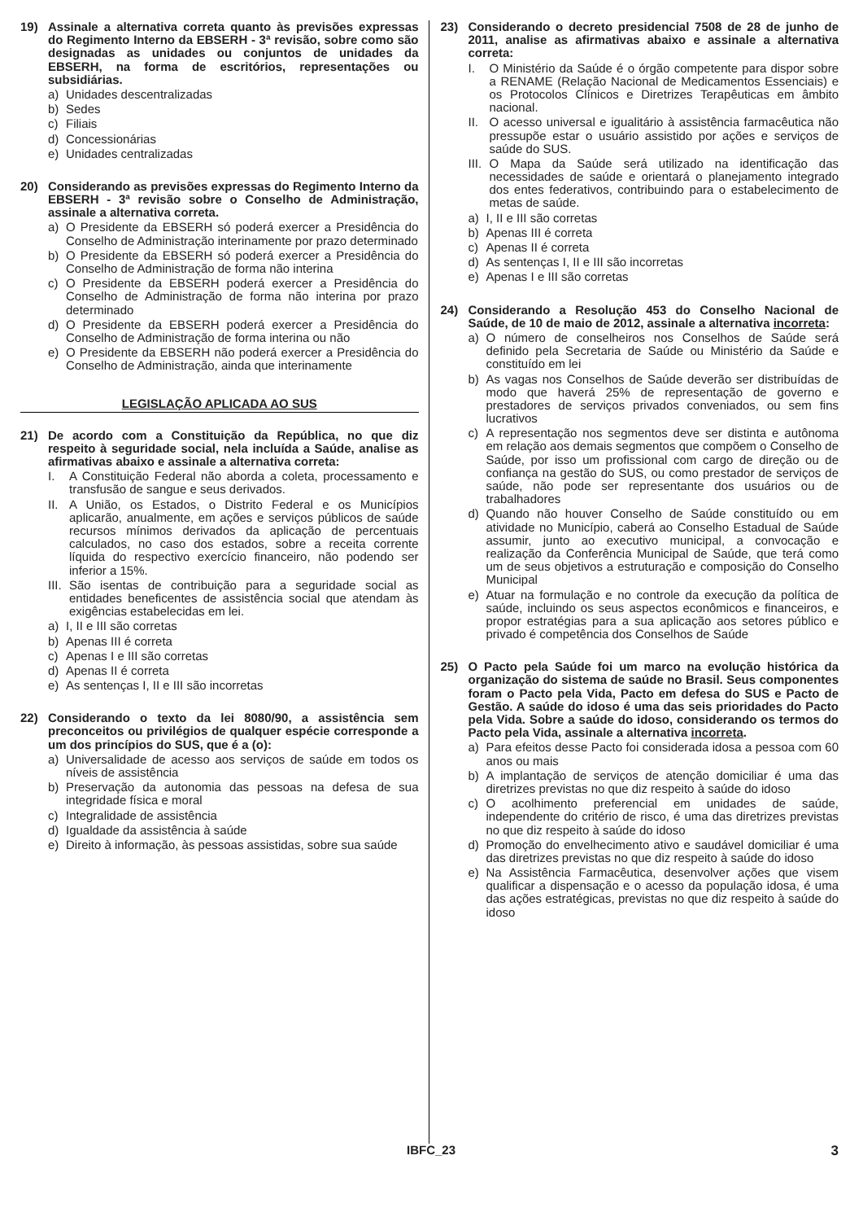19) Assinale a alternativa correta quanto às previsões expressas do Regimento Interno da EBSERH - 3ª revisão, sobre como são designadas as unidades ou conjuntos de unidades da EBSERH, na forma de escritórios, representações ou subsidiárias.
a) Unidades descentralizadas
b) Sedes
c) Filiais
d) Concessionárias
e) Unidades centralizadas
20) Considerando as previsões expressas do Regimento Interno da EBSERH - 3ª revisão sobre o Conselho de Administração, assinale a alternativa correta.
a) O Presidente da EBSERH só poderá exercer a Presidência do Conselho de Administração interinamente por prazo determinado
b) O Presidente da EBSERH só poderá exercer a Presidência do Conselho de Administração de forma não interina
c) O Presidente da EBSERH poderá exercer a Presidência do Conselho de Administração de forma não interina por prazo determinado
d) O Presidente da EBSERH poderá exercer a Presidência do Conselho de Administração de forma interina ou não
e) O Presidente da EBSERH não poderá exercer a Presidência do Conselho de Administração, ainda que interinamente
LEGISLAÇÃO APLICADA AO SUS
21) De acordo com a Constituição da República, no que diz respeito à seguridade social, nela incluída a Saúde, analise as afirmativas abaixo e assinale a alternativa correta:
I. A Constituição Federal não aborda a coleta, processamento e transfusão de sangue e seus derivados.
II.
A União, os Estados, o Distrito Federal e os Municípios aplicarão, anualmente, em ações e serviços públicos de saúde recursos mínimos derivados da aplicação de percentuais calculados, no caso dos estados, sobre a receita corrente líquida do respectivo exercício financeiro, não podendo ser inferior a 15%.
III.
São isentas de contribuição para a seguridade social as entidades beneficentes de assistência social que atendam às exigências estabelecidas em lei.
a) I, II e III são corretas
b) Apenas III é correta
c) Apenas I e III são corretas
d) Apenas II é correta
e) As sentenças I, II e III são incorretas
22) Considerando o texto da lei 8080/90, a assistência sem preconceitos ou privilégios de qualquer espécie corresponde a um dos princípios do SUS, que é a (o):
a) Universalidade de acesso aos serviços de saúde em todos os níveis de assistência
b) Preservação da autonomia das pessoas na defesa de sua integridade física e moral
c) Integralidade de assistência
d) Igualdade da assistência à saúde
e) Direito à informação, às pessoas assistidas, sobre sua saúde
23) Considerando o decreto presidencial 7508 de 28 de junho de 2011, analise as afirmativas abaixo e assinale a alternativa correta:
I. O Ministério da Saúde é o órgão competente para dispor sobre a RENAME (Relação Nacional de Medicamentos Essenciais) e os Protocolos Clínicos e Diretrizes Terapêuticas em âmbito nacional.
II.
O acesso universal e igualitário à assistência farmacêutica não pressupõe estar o usuário assistido por ações e serviços de saúde do SUS.
III.
O Mapa da Saúde será utilizado na identificação das necessidades de saúde e orientará o planejamento integrado dos entes federativos, contribuindo para o estabelecimento de metas de saúde.
a) I, II e III são corretas
b) Apenas III é correta
c) Apenas II é correta
d) As sentenças I, II e III são incorretas
e) Apenas I e III são corretas
24) Considerando a Resolução 453 do Conselho Nacional de Saúde, de 10 de maio de 2012, assinale a alternativa incorreta:
a) O número de conselheiros nos Conselhos de Saúde será definido pela Secretaria de Saúde ou Ministério da Saúde e constituído em lei
b) As vagas nos Conselhos de Saúde deverão ser distribuídas de modo que haverá 25% de representação de governo e prestadores de serviços privados conveniados, ou sem fins lucrativos
c) A representação nos segmentos deve ser distinta e autônoma em relação aos demais segmentos que compõem o Conselho de Saúde, por isso um profissional com cargo de direção ou de confiança na gestão do SUS, ou como prestador de serviços de saúde, não pode ser representante dos usuários ou de trabalhadores
d) Quando não houver Conselho de Saúde constituído ou em atividade no Município, caberá ao Conselho Estadual de Saúde assumir, junto ao executivo municipal, a convocação e realização da Conferência Municipal de Saúde, que terá como um de seus objetivos a estruturação e composição do Conselho Municipal
e) Atuar na formulação e no controle da execução da política de saúde, incluindo os seus aspectos econômicos e financeiros, e propor estratégias para a sua aplicação aos setores público e privado é competência dos Conselhos de Saúde
25) O Pacto pela Saúde foi um marco na evolução histórica da organização do sistema de saúde no Brasil. Seus componentes foram o Pacto pela Vida, Pacto em defesa do SUS e Pacto de Gestão. A saúde do idoso é uma das seis prioridades do Pacto pela Vida. Sobre a saúde do idoso, considerando os termos do Pacto pela Vida, assinale a alternativa incorreta.
a) Para efeitos desse Pacto foi considerada idosa a pessoa com 60 anos ou mais
b) A implantação de serviços de atenção domiciliar é uma das diretrizes previstas no que diz respeito à saúde do idoso
c) O acolhimento preferencial em unidades de saúde, independente do critério de risco, é uma das diretrizes previstas no que diz respeito à saúde do idoso
d) Promoção do envelhecimento ativo e saudável domiciliar é uma das diretrizes previstas no que diz respeito à saúde do idoso
e) Na Assistência Farmacêutica, desenvolver ações que visem qualificar a dispensação e o acesso da população idosa, é uma das ações estratégicas, previstas no que diz respeito à saúde do idoso
IBFC_23 3